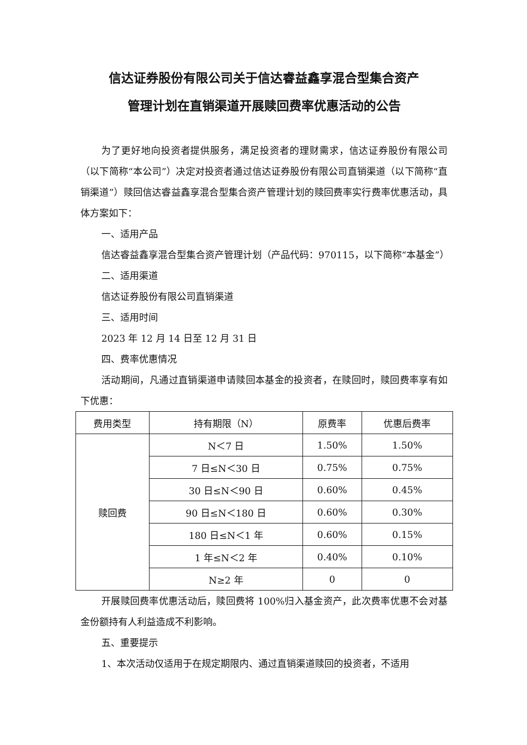信达证券股份有限公司关于信达睿益鑫享混合型集合资产
管理计划在直销渠道开展赎回费率优惠活动的公告
为了更好地向投资者提供服务，满足投资者的理财需求，信达证券股份有限公司（以下简称“本公司”）决定对投资者通过信达证券股份有限公司直销渠道（以下简称“直销渠道”）赎回信达睿益鑫享混合型集合资产管理计划的赎回费率实行费率优惠活动，具体方案如下：
一、适用产品
信达睿益鑫享混合型集合资产管理计划（产品代码：970115，以下简称“本基金”）
二、适用渠道
信达证券股份有限公司直销渠道
三、适用时间
2023 年 12 月 14 日至 12 月 31 日
四、费率优惠情况
活动期间，凡通过直销渠道申请赎回本基金的投资者，在赎回时，赎回费率享有如下优惠：
| 费用类型 | 持有期限（N） | 原费率 | 优惠后费率 |
| --- | --- | --- | --- |
| 赎回费 | N＜7 日 | 1.50% | 1.50% |
| | 7 日≤N＜30 日 | 0.75% | 0.75% |
| | 30 日≤N＜90 日 | 0.60% | 0.45% |
| | 90 日≤N＜180 日 | 0.60% | 0.30% |
| | 180 日≤N＜1 年 | 0.60% | 0.15% |
| | 1 年≤N＜2 年 | 0.40% | 0.10% |
| | N≥2 年 | 0 | 0 |
开展赎回费率优惠活动后，赎回费将 100%归入基金资产，此次费率优惠不会对基金份额持有人利益造成不利影响。
五、重要提示
1、本次活动仅适用于在规定期限内、通过直销渠道赎回的投资者，不适用